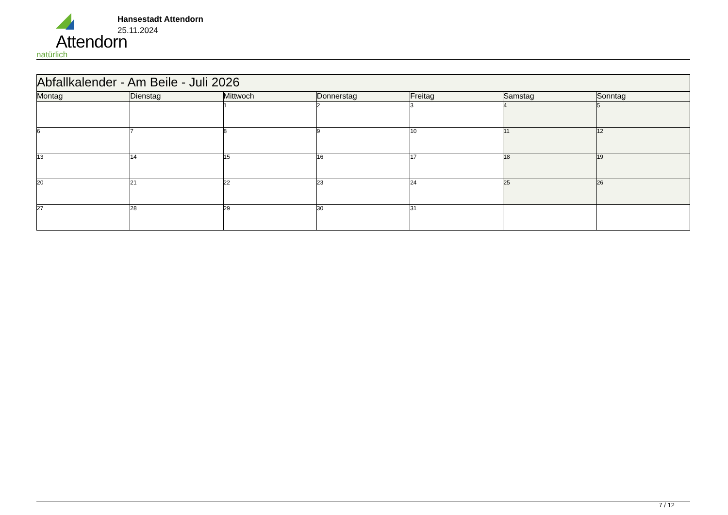Attendorn
natürlich
Hansestadt Attendorn
25.11.2024
| Abfallkalender - Am Beile - Juli 2026 | | | | | | |
| Montag | Dienstag | Mittwoch | Donnerstag | Freitag | Samstag | Sonntag |
| | | 1 | 2 | 3 | 4 | 5 |
| 6 | 7 | 8 | 9 | 10 | 11 | 12 |
| 13 | 14 | 15 | 16 | 17 | 18 | 19 |
| 20 | 21 | 22 | 23 | 24 | 25 | 26 |
| 27 | 28 | 29 | 30 | 31 | | |
7 / 12